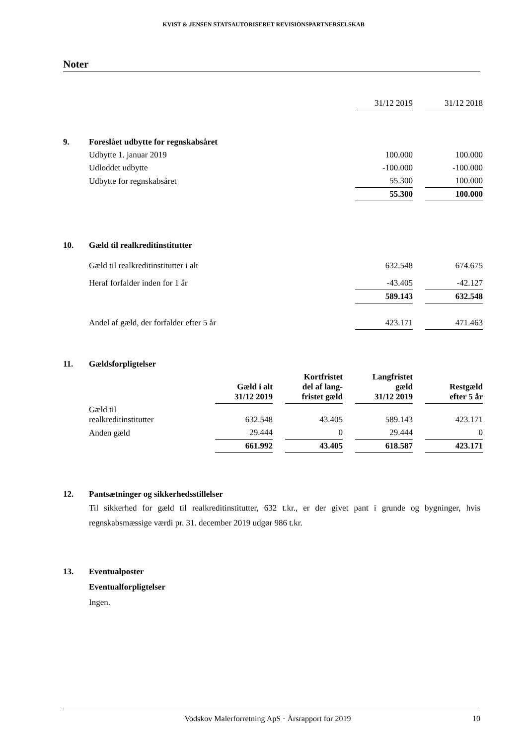KVIST & JENSEN STATSAUTORISERET REVISIONSPARTNERSELSKAB
Noter
| | | 31/12 2019 | | 31/12 2018 |
| 9. | Foreslået udbytte for regnskabsåret | | | |
| | Udbytte 1. januar 2019 | 100.000 | | 100.000 |
| | Udloddet udbytte | -100.000 | | -100.000 |
| | Udbytte for regnskabsåret | 55.300 | | 100.000 |
| | | 55.300 | | 100.000 |
| 10. | Gæld til realkreditinstitutter | | | |
| | Gæld til realkreditinstitutter i alt | 632.548 | | 674.675 |
| | Heraf forfalder inden for 1 år | -43.405 | | -42.127 |
| | | 589.143 | | 632.548 |
| | Andel af gæld, der forfalder efter 5 år | 423.171 | | 471.463 |
| 11. | Gældsforpligtelser | | | | | | | |
| | | Gæld i alt 31/12 2019 | | Kortfristet del af lang- fristet gæld | | Langfristet gæld 31/12 2019 | | Restgæld efter 5 år |
| | Gæld til realkreditinstitutter | 632.548 | | 43.405 | | 589.143 | | 423.171 |
| | Anden gæld | 29.444 | | 0 | | 29.444 | | 0 |
| | | 661.992 | | 43.405 | | 618.587 | | 423.171 |
| 12. | Pantsætninger og sikkerhedsstillelser |
Til sikkerhed for gæld til realkreditinstitutter, 632 t.kr., er der givet pant i grunde og bygninger, hvis regnskabsmæssige værdi pr. 31. december 2019 udgør 986 t.kr.
| 13. | Eventualposter |
| | Eventualforpligtelser |
| | Ingen. |
Vodskov Malerforretning ApS · Årsrapport for 2019 10